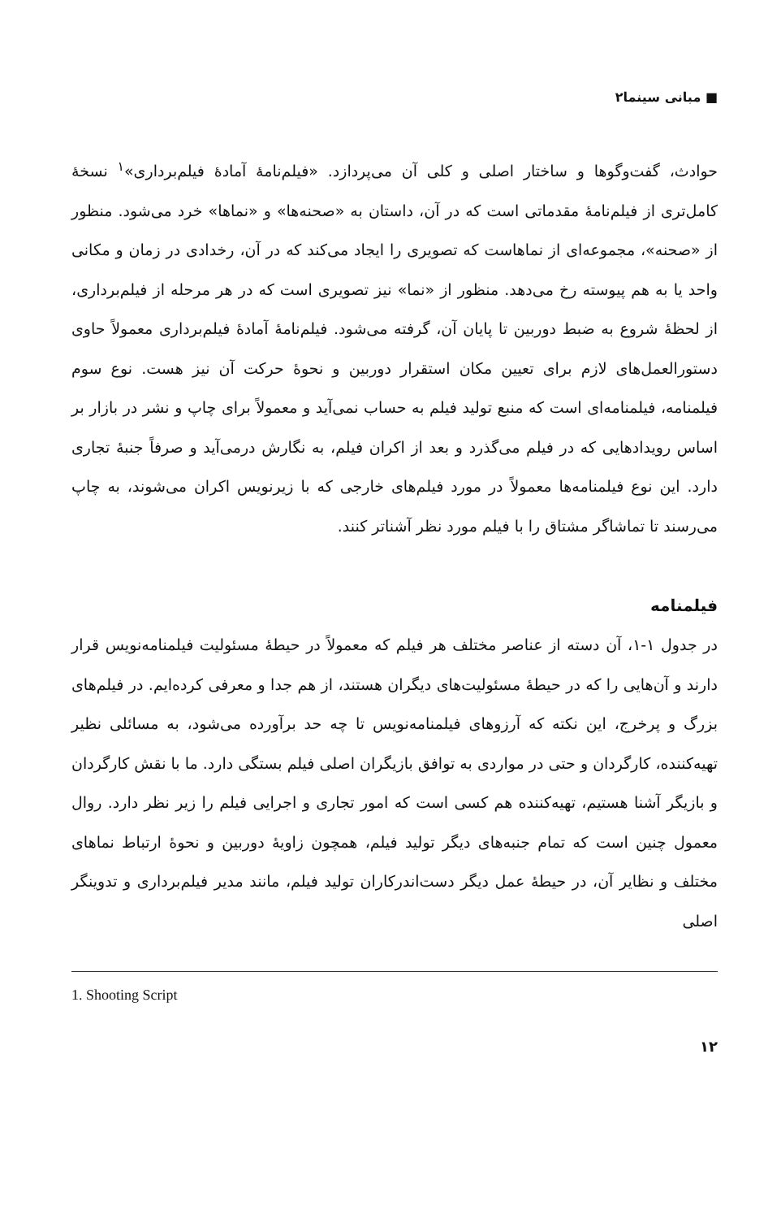■ مبانی سینما۲
حوادث، گفت‌وگوها و ساختار اصلی و کلی آن می‌پردازد. «فیلم‌نامهٔ آمادهٔ فیلم‌برداری»<sup>۱</sup> نسخهٔ کامل‌تری از فیلم‌نامهٔ مقدماتی است که در آن، داستان به «صحنه‌ها» و «نماها» خرد می‌شود. منظور از «صحنه»، مجموعه‌ای از نماهاست که تصویری را ایجاد می‌کند که در آن، رخدادی در زمان و مکانی واحد یا به هم پیوسته رخ می‌دهد. منظور از «نما» نیز تصویری است که در هر مرحله از فیلم‌برداری، از لحظهٔ شروع به ضبط دوربین تا پایان آن، گرفته می‌شود. فیلم‌نامهٔ آمادهٔ فیلم‌برداری معمولاً حاوی دستورالعمل‌های لازم برای تعیین مکان استقرار دوربین و نحوهٔ حرکت آن نیز هست. نوع سوم فیلمنامه، فیلمنامه‌ای است که منبع تولید فیلم به حساب نمی‌آید و معمولاً برای چاپ و نشر در بازار بر اساس رویدادهایی که در فیلم می‌گذرد و بعد از اکران فیلم، به نگارش درمی‌آید و صرفاً جنبهٔ تجاری دارد. این نوع فیلمنامه‌ها معمولاً در مورد فیلم‌های خارجی که با زیرنویس اکران می‌شوند، به چاپ می‌رسند تا تماشاگر مشتاق را با فیلم مورد نظر آشناتر کنند.
فیلمنامه
در جدول ۱-۱، آن دسته از عناصر مختلف هر فیلم که معمولاً در حیطهٔ مسئولیت فیلمنامه‌نویس قرار دارند و آن‌هایی را که در حیطهٔ مسئولیت‌های دیگران هستند، از هم جدا و معرفی کرده‌ایم. در فیلم‌های بزرگ و پرخرج، این نکته که آرزوهای فیلمنامه‌نویس تا چه حد برآورده می‌شود، به مسائلی نظیر تهیه‌کننده، کارگردان و حتی در مواردی به توافق بازیگران اصلی فیلم بستگی دارد. ما با نقش کارگردان و بازیگر آشنا هستیم، تهیه‌کننده هم کسی است که امور تجاری و اجرایی فیلم را زیر نظر دارد. روال معمول چنین است که تمام جنبه‌های دیگر تولید فیلم، همچون زاویهٔ دوربین و نحوهٔ ارتباط نماهای مختلف و نظایر آن، در حیطهٔ عمل دیگر دست‌اندرکاران تولید فیلم، مانند مدیر فیلم‌برداری و تدوینگر اصلی
1. Shooting Script
۱۲